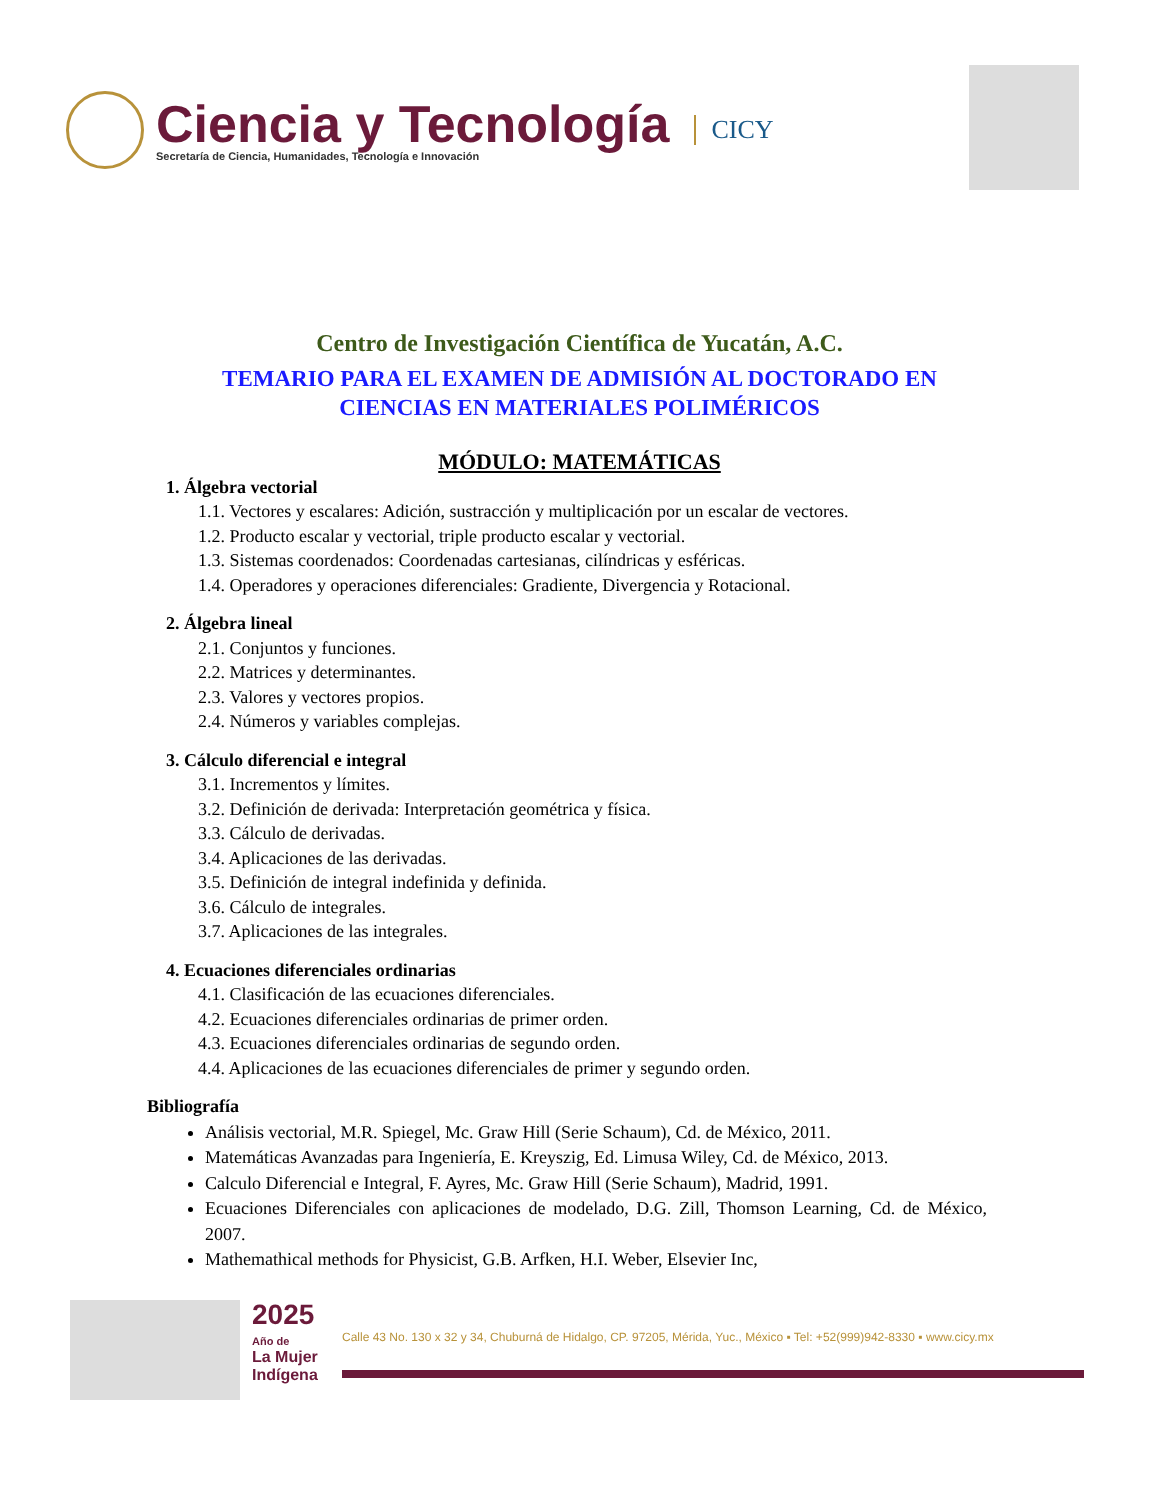Ciencia y Tecnología
Secretaría de Ciencia, Humanidades, Tecnología e Innovación
CICY
Centro de Investigación Científica de Yucatán, A.C.
TEMARIO PARA EL EXAMEN DE ADMISIÓN AL DOCTORADO EN
CIENCIAS EN MATERIALES POLIMÉRICOS
MÓDULO: MATEMÁTICAS
1. Álgebra vectorial
1.1. Vectores y escalares: Adición, sustracción y multiplicación por un escalar de vectores.
1.2. Producto escalar y vectorial, triple producto escalar y vectorial.
1.3. Sistemas coordenados: Coordenadas cartesianas, cilíndricas y esféricas.
1.4. Operadores y operaciones diferenciales: Gradiente, Divergencia y Rotacional.
2. Álgebra lineal
2.1. Conjuntos y funciones.
2.2. Matrices y determinantes.
2.3. Valores y vectores propios.
2.4. Números y variables complejas.
3. Cálculo diferencial e integral
3.1. Incrementos y límites.
3.2. Definición de derivada: Interpretación geométrica y física.
3.3. Cálculo de derivadas.
3.4. Aplicaciones de las derivadas.
3.5. Definición de integral indefinida y definida.
3.6. Cálculo de integrales.
3.7. Aplicaciones de las integrales.
4. Ecuaciones diferenciales ordinarias
4.1. Clasificación de las ecuaciones diferenciales.
4.2. Ecuaciones diferenciales ordinarias de primer orden.
4.3. Ecuaciones diferenciales ordinarias de segundo orden.
4.4. Aplicaciones de las ecuaciones diferenciales de primer y segundo orden.
Bibliografía
Análisis vectorial, M.R. Spiegel, Mc. Graw Hill (Serie Schaum), Cd. de México, 2011.
Matemáticas Avanzadas para Ingeniería, E. Kreyszig, Ed. Limusa Wiley, Cd. de México, 2013.
Calculo Diferencial e Integral, F. Ayres, Mc. Graw Hill (Serie Schaum), Madrid, 1991.
Ecuaciones Diferenciales con aplicaciones de modelado, D.G. Zill, Thomson Learning, Cd. de México, 2007.
Mathemathical methods for Physicist, G.B. Arfken, H.I. Weber, Elsevier Inc,
2025
Año de
La Mujer
Indígena
Calle 43 No. 130 x 32 y 34, Chuburná de Hidalgo, CP. 97205, Mérida, Yuc., México ▪ Tel: +52(999)942-8330 ▪ www.cicy.mx